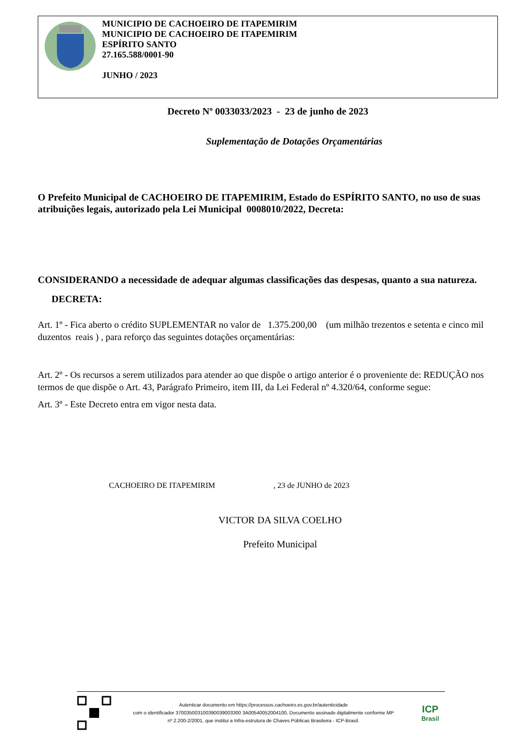MUNICIPIO DE CACHOEIRO DE ITAPEMIRIM
MUNICIPIO DE CACHOEIRO DE ITAPEMIRIM
ESPÍRITO SANTO
27.165.588/0001-90
JUNHO / 2023
Decreto Nº 0033033/2023 - 23 de junho de 2023
Suplementação de Dotações Orçamentárias
O Prefeito Municipal de CACHOEIRO DE ITAPEMIRIM, Estado do ESPÍRITO SANTO, no uso de suas atribuições legais, autorizado pela Lei Municipal 0008010/2022, Decreta:
CONSIDERANDO a necessidade de adequar algumas classificações das despesas, quanto a sua natureza.
DECRETA:
Art. 1º - Fica aberto o crédito SUPLEMENTAR no valor de 1.375.200,00 (um milhão trezentos e setenta e cinco mil duzentos reais ) , para reforço das seguintes dotações orçamentárias:
Art. 2º - Os recursos a serem utilizados para atender ao que dispõe o artigo anterior é o proveniente de: REDUÇÃO nos termos de que dispõe o Art. 43, Parágrafo Primeiro, item III, da Lei Federal nº 4.320/64, conforme segue:
Art. 3º - Este Decreto entra em vigor nesta data.
CACHOEIRO DE ITAPEMIRIM , 23 de JUNHO de 2023
VICTOR DA SILVA COELHO
Prefeito Municipal
Autenticar documento em https://processos.cachoeiro.es.gov.br/autenticidade
com o identificador 370035003100390039003300 3A00540052004100, Documento assinado digitalmente conforme MP
nº 2.200-2/2001, que institui a Infra-estrutura de Chaves Públicas Brasileira - ICP-Brasil.
ICP
Brasil